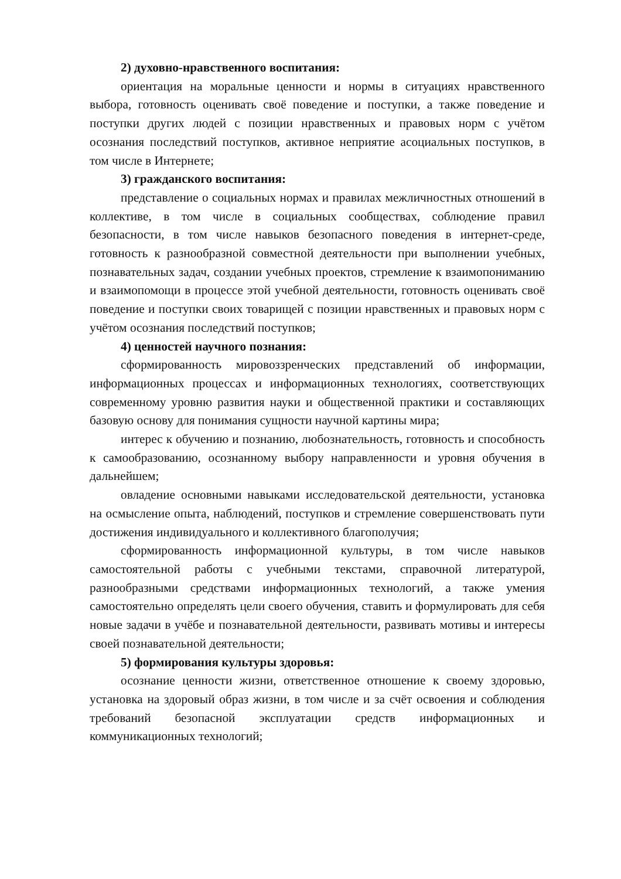2) духовно-нравственного воспитания:
ориентация на моральные ценности и нормы в ситуациях нравственного выбора, готовность оценивать своё поведение и поступки, а также поведение и поступки других людей с позиции нравственных и правовых норм с учётом осознания последствий поступков, активное неприятие асоциальных поступков, в том числе в Интернете;
3) гражданского воспитания:
представление о социальных нормах и правилах межличностных отношений в коллективе, в том числе в социальных сообществах, соблюдение правил безопасности, в том числе навыков безопасного поведения в интернет-среде, готовность к разнообразной совместной деятельности при выполнении учебных, познавательных задач, создании учебных проектов, стремление к взаимопониманию и взаимопомощи в процессе этой учебной деятельности, готовность оценивать своё поведение и поступки своих товарищей с позиции нравственных и правовых норм с учётом осознания последствий поступков;
4) ценностей научного познания:
сформированность мировоззренческих представлений об информации, информационных процессах и информационных технологиях, соответствующих современному уровню развития науки и общественной практики и составляющих базовую основу для понимания сущности научной картины мира;
интерес к обучению и познанию, любознательность, готовность и способность к самообразованию, осознанному выбору направленности и уровня обучения в дальнейшем;
овладение основными навыками исследовательской деятельности, установка на осмысление опыта, наблюдений, поступков и стремление совершенствовать пути достижения индивидуального и коллективного благополучия;
сформированность информационной культуры, в том числе навыков самостоятельной работы с учебными текстами, справочной литературой, разнообразными средствами информационных технологий, а также умения самостоятельно определять цели своего обучения, ставить и формулировать для себя новые задачи в учёбе и познавательной деятельности, развивать мотивы и интересы своей познавательной деятельности;
5) формирования культуры здоровья:
осознание ценности жизни, ответственное отношение к своему здоровью, установка на здоровый образ жизни, в том числе и за счёт освоения и соблюдения требований безопасной эксплуатации средств информационных и коммуникационных технологий;